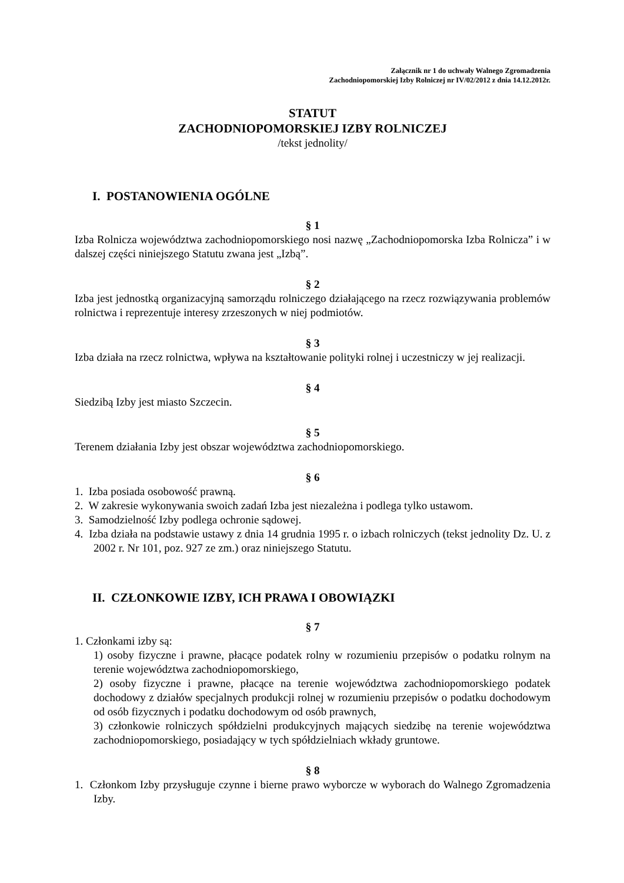Załącznik nr 1 do uchwały Walnego Zgromadzenia
Zachodniopomorskiej Izby Rolniczej nr IV/02/2012 z dnia 14.12.2012r.
STATUT
ZACHODNIOPOMORSKIEJ IZBY ROLNICZEJ
/tekst jednolity/
I. POSTANOWIENIA OGÓLNE
§ 1
Izba Rolnicza województwa zachodniopomorskiego nosi nazwę „Zachodniopomorska Izba Rolnicza” i w dalszej części niniejszego Statutu zwana jest „Izbą”.
§ 2
Izba jest jednostką organizacyjną samorządu rolniczego działającego na rzecz rozwiązywania problemów rolnictwa i reprezentuje interesy zrzeszonych w niej podmiotów.
§ 3
Izba działa na rzecz rolnictwa, wpływa na kształtowanie polityki rolnej i uczestniczy w jej realizacji.
§ 4
Siedzibą Izby jest miasto Szczecin.
§ 5
Terenem działania Izby jest obszar województwa zachodniopomorskiego.
§ 6
1. Izba posiada osobowość prawną.
2. W zakresie wykonywania swoich zadań Izba jest niezależna i podlega tylko ustawom.
3. Samodzielność Izby podlega ochronie sądowej.
4. Izba działa na podstawie ustawy z dnia 14 grudnia 1995 r. o izbach rolniczych (tekst jednolity Dz. U. z 2002 r. Nr 101, poz. 927 ze zm.) oraz niniejszego Statutu.
II. CZŁONKOWIE IZBY, ICH PRAWA I OBOWIĄZKI
§ 7
1. Członkami izby są:
1) osoby fizyczne i prawne, płacące podatek rolny w rozumieniu przepisów o podatku rolnym na terenie województwa zachodniopomorskiego,
2) osoby fizyczne i prawne, płacące na terenie województwa zachodniopomorskiego podatek dochodowy z działów specjalnych produkcji rolnej w rozumieniu przepisów o podatku dochodowym od osób fizycznych i podatku dochodowym od osób prawnych,
3) członkowie rolniczych spółdzielni produkcyjnych mających siedzibę na terenie województwa zachodniopomorskiego, posiadający w tych spółdzielniach wkłady gruntowe.
§ 8
1. Członkom Izby przysługuje czynne i bierne prawo wyborcze w wyborach do Walnego Zgromadzenia Izby.